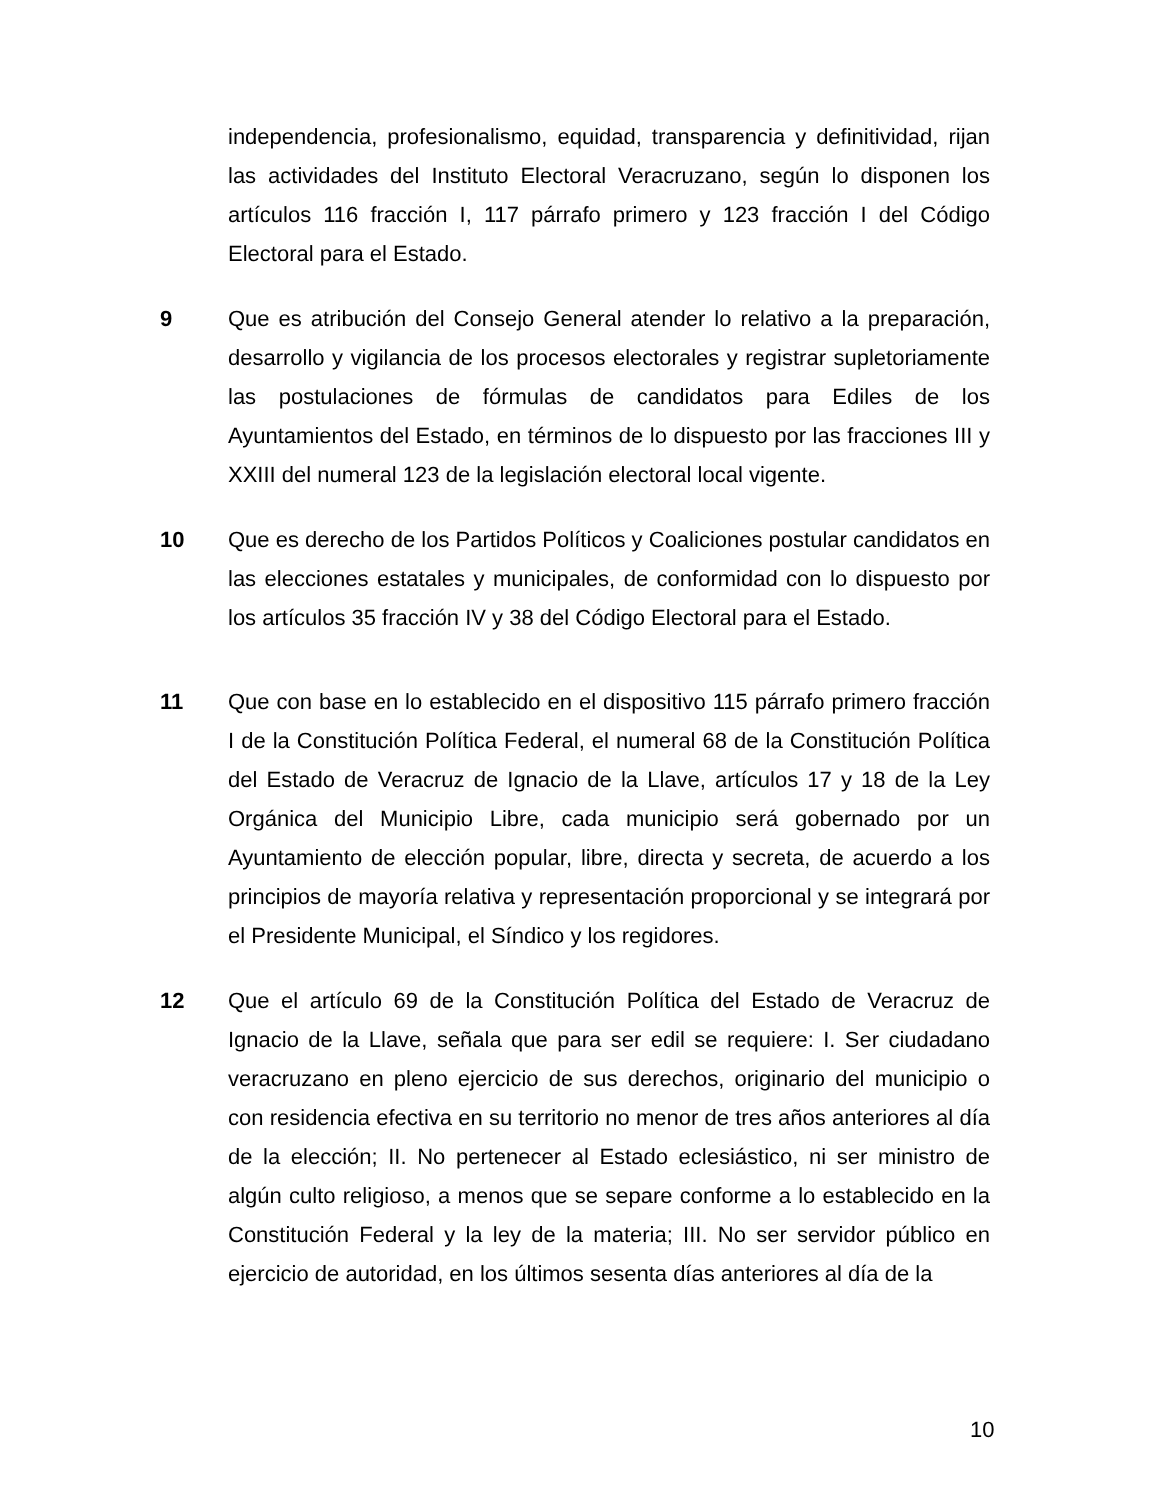independencia, profesionalismo, equidad, transparencia y definitividad, rijan las actividades del Instituto Electoral Veracruzano, según lo disponen los artículos 116 fracción I, 117 párrafo primero y 123 fracción I del Código Electoral para el Estado.
9 Que es atribución del Consejo General atender lo relativo a la preparación, desarrollo y vigilancia de los procesos electorales y registrar supletoriamente las postulaciones de fórmulas de candidatos para Ediles de los Ayuntamientos del Estado, en términos de lo dispuesto por las fracciones III y XXIII del numeral 123 de la legislación electoral local vigente.
10 Que es derecho de los Partidos Políticos y Coaliciones postular candidatos en las elecciones estatales y municipales, de conformidad con lo dispuesto por los artículos 35 fracción IV y 38 del Código Electoral para el Estado.
11 Que con base en lo establecido en el dispositivo 115 párrafo primero fracción I de la Constitución Política Federal, el numeral 68 de la Constitución Política del Estado de Veracruz de Ignacio de la Llave, artículos 17 y 18 de la Ley Orgánica del Municipio Libre, cada municipio será gobernado por un Ayuntamiento de elección popular, libre, directa y secreta, de acuerdo a los principios de mayoría relativa y representación proporcional y se integrará por el Presidente Municipal, el Síndico y los regidores.
12 Que el artículo 69 de la Constitución Política del Estado de Veracruz de Ignacio de la Llave, señala que para ser edil se requiere: I. Ser ciudadano veracruzano en pleno ejercicio de sus derechos, originario del municipio o con residencia efectiva en su territorio no menor de tres años anteriores al día de la elección; II. No pertenecer al Estado eclesiástico, ni ser ministro de algún culto religioso, a menos que se separe conforme a lo establecido en la Constitución Federal y la ley de la materia; III. No ser servidor público en ejercicio de autoridad, en los últimos sesenta días anteriores al día de la
10